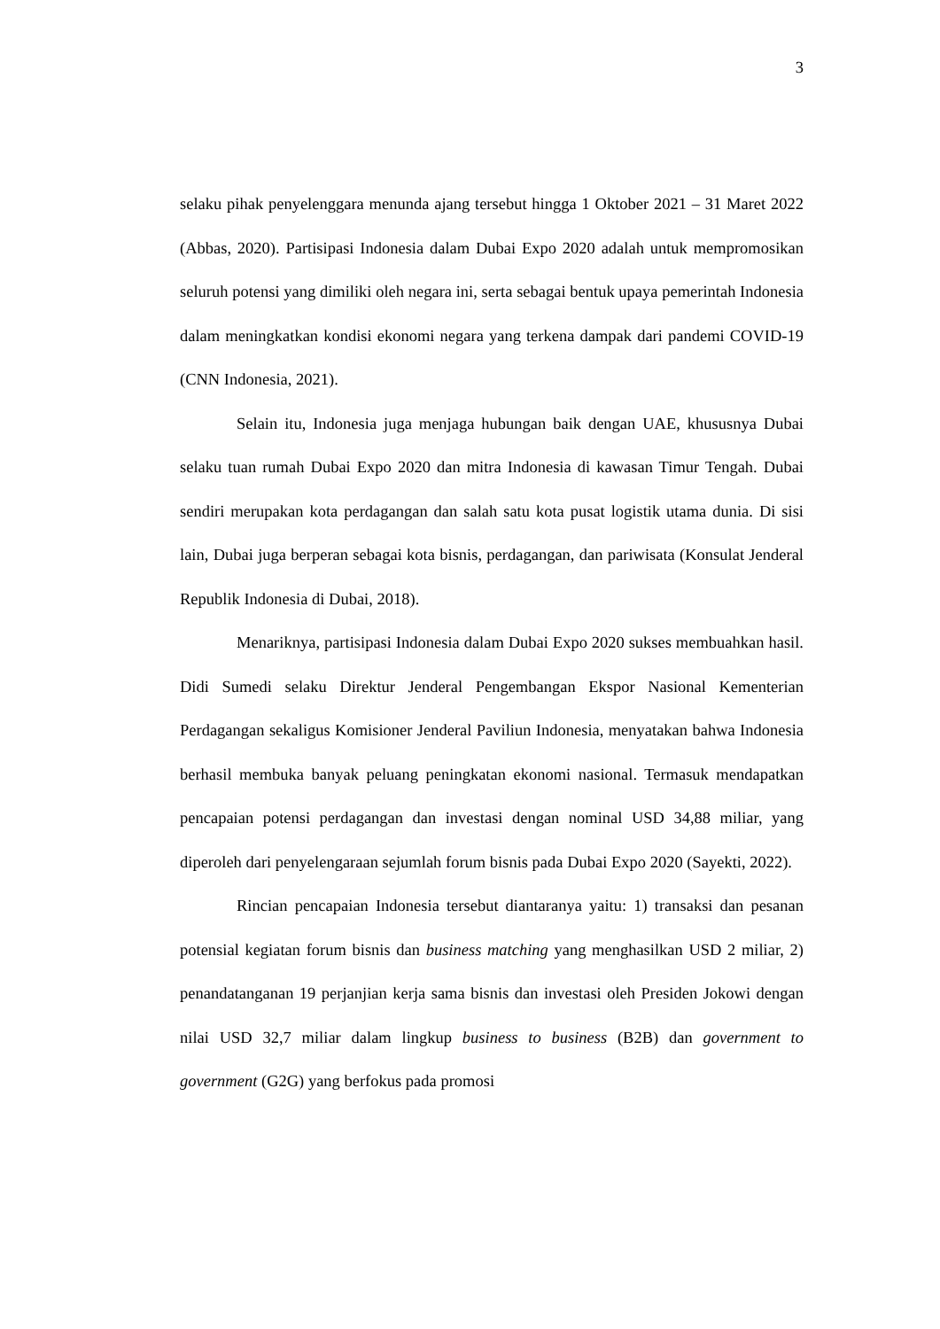3
selaku pihak penyelenggara menunda ajang tersebut hingga 1 Oktober 2021 – 31 Maret 2022 (Abbas, 2020). Partisipasi Indonesia dalam Dubai Expo 2020 adalah untuk mempromosikan seluruh potensi yang dimiliki oleh negara ini, serta sebagai bentuk upaya pemerintah Indonesia dalam meningkatkan kondisi ekonomi negara yang terkena dampak dari pandemi COVID-19 (CNN Indonesia, 2021).
Selain itu, Indonesia juga menjaga hubungan baik dengan UAE, khususnya Dubai selaku tuan rumah Dubai Expo 2020 dan mitra Indonesia di kawasan Timur Tengah. Dubai sendiri merupakan kota perdagangan dan salah satu kota pusat logistik utama dunia. Di sisi lain, Dubai juga berperan sebagai kota bisnis, perdagangan, dan pariwisata (Konsulat Jenderal Republik Indonesia di Dubai, 2018).
Menariknya, partisipasi Indonesia dalam Dubai Expo 2020 sukses membuahkan hasil. Didi Sumedi selaku Direktur Jenderal Pengembangan Ekspor Nasional Kementerian Perdagangan sekaligus Komisioner Jenderal Paviliun Indonesia, menyatakan bahwa Indonesia berhasil membuka banyak peluang peningkatan ekonomi nasional. Termasuk mendapatkan pencapaian potensi perdagangan dan investasi dengan nominal USD 34,88 miliar, yang diperoleh dari penyelengaraan sejumlah forum bisnis pada Dubai Expo 2020 (Sayekti, 2022).
Rincian pencapaian Indonesia tersebut diantaranya yaitu: 1) transaksi dan pesanan potensial kegiatan forum bisnis dan business matching yang menghasilkan USD 2 miliar, 2) penandatanganan 19 perjanjian kerja sama bisnis dan investasi oleh Presiden Jokowi dengan nilai USD 32,7 miliar dalam lingkup business to business (B2B) dan government to government (G2G) yang berfokus pada promosi